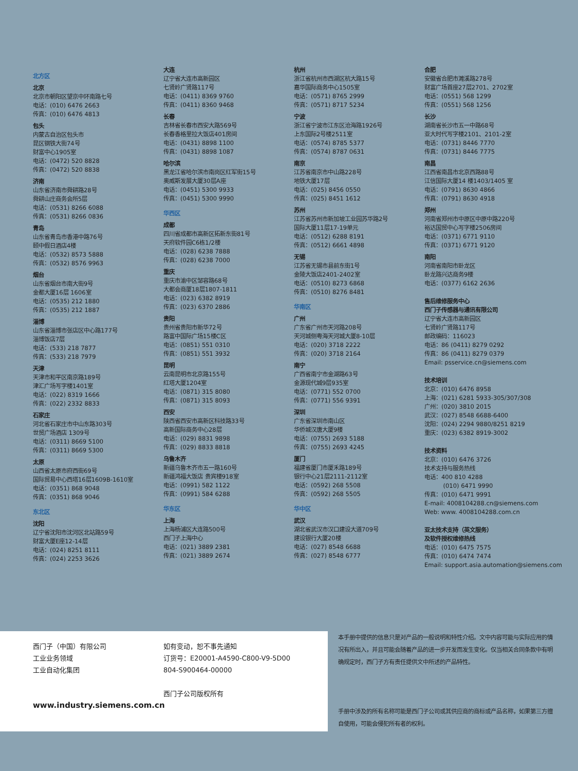北方区
北京
北京市朝阳区望京中环南路七号
电话：(010) 6476 2663
传真：(010) 6476 4813
包头
内蒙古自治区包头市
昆区钢铁大街74号
财富中心1905室
电话：(0472) 520 8828
传真：(0472) 520 8838
济南
山东省济南市舜耕路28号
舜耕山庄商务会所5层
电话：(0531) 8266 6088
传真：(0531) 8266 0836
青岛
山东省青岛市香港中路76号
颐中假日酒店4楼
电话：(0532) 8573 5888
传真：(0532) 8576 9963
烟台
山东省烟台市南大街9号
金都大厦16层 1606室
电话：(0535) 212 1880
传真：(0535) 212 1887
淄博
山东省淄博市张店区中心路177号
淄博饭店7层
电话：(533) 218 7877
传真：(533) 218 7979
天津
天津市和平区南京路189号
津汇广场写字楼1401室
电话：(022) 8319 1666
传真：(022) 2332 8833
石家庄
河北省石家庄市中山东路303号
世贸广场酒店 1309号
电话：(0311) 8669 5100
传真：(0311) 8669 5300
太原
山西省太原市府西街69号
国际贸易中心西塔16层1609B-1610室
电话：(0351) 868 9048
传真：(0351) 868 9046
东北区
沈阳
辽宁省沈阳市沈河区北站路59号
财富大厦E座12-14层
电话：(024) 8251 8111
传真：(024) 2253 3626
大连
辽宁省大连市高新园区
七贤岭广贤路117号
电话：(0411) 8369 9760
传真：(0411) 8360 9468
长春
吉林省长春市西安大路569号
长春香格里拉大饭店401房间
电话：(0431) 8898 1100
传真：(0431) 8898 1087
哈尔滨
黑龙江省哈尔滨市南岗区红军街15号
奥威斯发展大厦30层A座
电话：(0451) 5300 9933
传真：(0451) 5300 9990
华西区
成都
四川省成都市高新区拓新东街81号
天府软件园C6栋1/2楼
电话：(028) 6238 7888
传真：(028) 6238 7000
重庆
重庆市渝中区邹容路68号
大都会商厦18层1807-1811
电话：(023) 6382 8919
传真：(023) 6370 2886
贵阳
贵州省贵阳市新华72号
路富中国际广场15楼C区
电话：(0851) 551 0310
传真：(0851) 551 3932
昆明
云南昆明市北京路155号
红塔大厦1204室
电话：(0871) 315 8080
传真：(0871) 315 8093
西安
陕西省西安市高新区科技路33号
高新国际商务中心28层
电话：(029) 8831 9898
传真：(029) 8833 8818
乌鲁木齐
新疆乌鲁木齐市五一路160号
新疆鸿福大饭店 贵宾楼918室
电话：(0991) 582 1122
传真：(0991) 584 6288
华东区
上海
上海杨浦区大连路500号
西门子上海中心
电话：(021) 3889 2381
传真：(021) 3889 2674
杭州
浙江省杭州市西湖区杭大路15号
嘉华国际商务中心1505室
电话：(0571) 8765 2999
传真：(0571) 8717 5234
宁波
浙江省宁波市江东区沧海路1926号
上东国际2号楼2511室
电话：(0574) 8785 5377
传真：(0574) 8787 0631
南京
江苏省南京市中山路228号
地铁大厦17层
电话：(025) 8456 0550
传真：(025) 8451 1612
苏州
江苏省苏州市新加坡工业园苏华路2号
国际大厦11层17-19单元
电话：(0512) 6288 8191
传真：(0512) 6661 4898
无锡
江苏省无锡市县前东街1号
金陵大饭店2401-2402室
电话：(0510) 8273 6868
传真：(0510) 8276 8481
华南区
广州
广东省广州市天河路208号
天河城侧粤海天河城大厦8-10层
电话：(020) 3718 2222
传真：(020) 3718 2164
南宁
广西省南宁市金湖路63号
金源现代城9层935室
电话：(0771) 552 0700
传真：(0771) 556 9391
深圳
广东省深圳市南山区
华侨城汉唐大厦9楼
电话：(0755) 2693 5188
传真：(0755) 2693 4245
厦门
福建省厦门市厦禾路189号
银行中心21层2111-2112室
电话：(0592) 268 5508
传真：(0592) 268 5505
华中区
武汉
湖北省武汉市汉口建设大道709号
建设银行大厦20楼
电话：(027) 8548 6688
传真：(027) 8548 6777
合肥
安徽省合肥市濉溪路278号
财富广场首座27层2701、2702室
电话：(0551) 568 1299
传真：(0551) 568 1256
长沙
湖南省长沙市五一中路68号
亚大时代写字楼2101、2101-2室
电话：(0731) 8446 7770
传真：(0731) 8446 7775
南昌
江西省南昌市北京西路88号
江信国际大厦14 楼1403/1405 室
电话：(0791) 8630 4866
传真：(0791) 8630 4918
郑州
河南省郑州市中原区中原中路220号
裕达国贸中心写字楼2506房间
电话：(0371) 6771 9110
传真：(0371) 6771 9120
南阳
河南省南阳市卧龙区
卧龙路兴达商务9楼
电话：(0377) 6162 2636
售后维修服务中心
西门子传感器与通讯有限公司
辽宁省大连市高新园区
七贤岭广贤路117号
邮政编码：116023
电话：86 (0411) 8279 0292
传真：86 (0411) 8279 0379
Email: psservice.cn@siemens.com
技术培训
北京：(010) 6476 8958
上海：(021) 6281 5933-305/307/308
广州：(020) 3810 2015
武汉：(027) 8548 6688-6400
沈阳：(024) 2294 9880/8251 8219
重庆：(023) 6382 8919-3002
技术资料
北京：(010) 6476 3726
技术支持与服务热线
电话：400 810 4288
(010) 6471 9990
传真：(010) 6471 9991
E-mail: 4008104288.cn@siemens.com
Web: www. 4008104288.com.cn
亚太技术支持（英文服务）
及软件授权维修热线
电话：(010) 6475 7575
传真：(010) 6474 7474
Email: support.asia.automation@siemens.com
西门子（中国）有限公司
工业业务领域
工业自动化集团
www.industry.siemens.com.cn
如有变动，恕不事先通知
订货号：E20001-A4590-C800-V9-5D00
804-S900464-00000
西门子公司版权所有
本手册中提供的信息只是对产品的一般说明和特性介绍。文中内容可能与实际应用的情况有所出入，并且可能会随着产品的进一步开发而发生变化。仅当相关合同条款中有明确规定时，西门子方有责任提供文中所述的产品特性。
手册中涉及的所有名称可能是西门子公司或其供应商的商标或产品名称，如果第三方擅自使用，可能会侵犯所有者的权利。